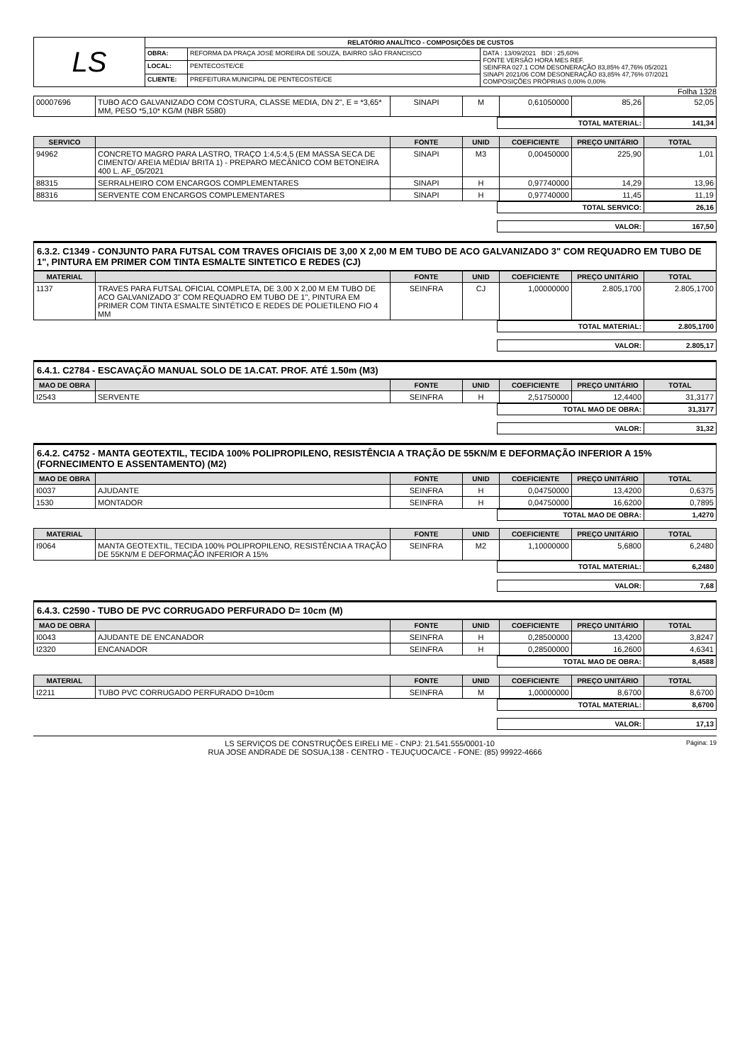| LS | RELATÓRIO ANALÍTICO - COMPOSIÇÕES DE CUSTOS | | |
| | OBRA: | REFORMA DA PRAÇA JOSÉ MOREIRA DE SOUZA, BAIRRO SÃO FRANCISCO | DATA : 13/09/2021 BDI : 25,60% FONTE VERSÃO HORA MES REF. SEINFRA 027.1 COM DESONERAÇÃO 83,85% 47,76% 05/2021 SINAPI 2021/06 COM DESONERAÇÃO 83,85% 47,76% 07/2021 COMPOSIÇÕES PRÓPRIAS 0,00% 0,00% |
| | LOCAL: | PENTECOSTE/CE | |
| | CLIENTE: | PREFEITURA MUNICIPAL DE PENTECOSTE/CE | |
Folha 1328
| 00007696 | TUBO ACO GALVANIZADO COM COSTURA, CLASSE MEDIA, DN 2", E = *3,65* MM, PESO *5,10* KG/M (NBR 5580) | SINAPI | M | 0,61050000 | 85,26 | 52,05 |
| TOTAL MATERIAL: | 141,34 |
| SERVICO | | FONTE | UNID | COEFICIENTE | PREÇO UNITÁRIO | TOTAL |
| --- | --- | --- | --- | --- | --- | --- |
| 94962 | CONCRETO MAGRO PARA LASTRO, TRAÇO 1:4,5:4,5 (EM MASSA SECA DE CIMENTO/ AREIA MÉDIA/ BRITA 1) - PREPARO MECÂNICO COM BETONEIRA 400 L. AF_05/2021 | SINAPI | M3 | 0,00450000 | 225,90 | 1,01 |
| 88315 | SERRALHEIRO COM ENCARGOS COMPLEMENTARES | SINAPI | H | 0,97740000 | 14,29 | 13,96 |
| 88316 | SERVENTE COM ENCARGOS COMPLEMENTARES | SINAPI | H | 0,97740000 | 11,45 | 11,19 |
| TOTAL SERVICO: | 26,16 |
| VALOR: | 167,50 |
6.3.2. C1349 - CONJUNTO PARA FUTSAL COM TRAVES OFICIAIS DE 3,00 X 2,00 M EM TUBO DE ACO GALVANIZADO 3" COM REQUADRO EM TUBO DE 1", PINTURA EM PRIMER COM TINTA ESMALTE SINTETICO E REDES (CJ)
| MATERIAL | | FONTE | UNID | COEFICIENTE | PREÇO UNITÁRIO | TOTAL |
| --- | --- | --- | --- | --- | --- | --- |
| 1137 | TRAVES PARA FUTSAL OFICIAL COMPLETA, DE 3,00 X 2,00 M EM TUBO DE ACO GALVANIZADO 3" COM REQUADRO EM TUBO DE 1", PINTURA EM PRIMER COM TINTA ESMALTE SINTÉTICO E REDES DE POLIETILENO FIO 4 MM | SEINFRA | CJ | 1,00000000 | 2.805,1700 | 2.805,1700 |
| TOTAL MATERIAL: | 2.805,1700 |
| VALOR: | 2.805,17 |
6.4.1. C2784 - ESCAVAÇÃO MANUAL SOLO DE 1A.CAT. PROF. ATÉ 1.50m (M3)
| MAO DE OBRA | | FONTE | UNID | COEFICIENTE | PREÇO UNITÁRIO | TOTAL |
| --- | --- | --- | --- | --- | --- | --- |
| I2543 | SERVENTE | SEINFRA | H | 2,51750000 | 12,4400 | 31,3177 |
| TOTAL MAO DE OBRA: | 31,3177 |
| VALOR: | 31,32 |
6.4.2. C4752 - MANTA GEOTEXTIL, TECIDA 100% POLIPROPILENO, RESISTÊNCIA A TRAÇÃO DE 55KN/M E DEFORMAÇÃO INFERIOR A 15% (FORNECIMENTO E ASSENTAMENTO) (M2)
| MAO DE OBRA | | FONTE | UNID | COEFICIENTE | PREÇO UNITÁRIO | TOTAL |
| --- | --- | --- | --- | --- | --- | --- |
| I0037 | AJUDANTE | SEINFRA | H | 0,04750000 | 13,4200 | 0,6375 |
| 1530 | MONTADOR | SEINFRA | H | 0,04750000 | 16,6200 | 0,7895 |
| TOTAL MAO DE OBRA: | 1,4270 |
| MATERIAL | | FONTE | UNID | COEFICIENTE | PREÇO UNITÁRIO | TOTAL |
| --- | --- | --- | --- | --- | --- | --- |
| I9064 | MANTA GEOTEXTIL, TECIDA 100% POLIPROPILENO, RESISTÊNCIA A TRAÇÃO DE 55KN/M E DEFORMAÇÃO INFERIOR A 15% | SEINFRA | M2 | 1,10000000 | 5,6800 | 6,2480 |
| TOTAL MATERIAL: | 6,2480 |
| VALOR: | 7,68 |
6.4.3. C2590 - TUBO DE PVC CORRUGADO PERFURADO D= 10cm (M)
| MAO DE OBRA | | FONTE | UNID | COEFICIENTE | PREÇO UNITÁRIO | TOTAL |
| --- | --- | --- | --- | --- | --- | --- |
| I0043 | AJUDANTE DE ENCANADOR | SEINFRA | H | 0,28500000 | 13,4200 | 3,8247 |
| I2320 | ENCANADOR | SEINFRA | H | 0,28500000 | 16,2600 | 4,6341 |
| TOTAL MAO DE OBRA: | 8,4588 |
| MATERIAL | | FONTE | UNID | COEFICIENTE | PREÇO UNITÁRIO | TOTAL |
| --- | --- | --- | --- | --- | --- | --- |
| I2211 | TUBO PVC CORRUGADO PERFURADO D=10cm | SEINFRA | M | 1,00000000 | 8,6700 | 8,6700 |
| TOTAL MATERIAL: | 8,6700 |
| VALOR: | 17,13 |
LS SERVIÇOS DE CONSTRUÇÕES EIRELI ME - CNPJ: 21.541.555/0001-10 Página: 19
RUA JOSE ANDRADE DE SOSUA,138 - CENTRO - TEJUÇUOCA/CE - FONE: (85) 99922-4666